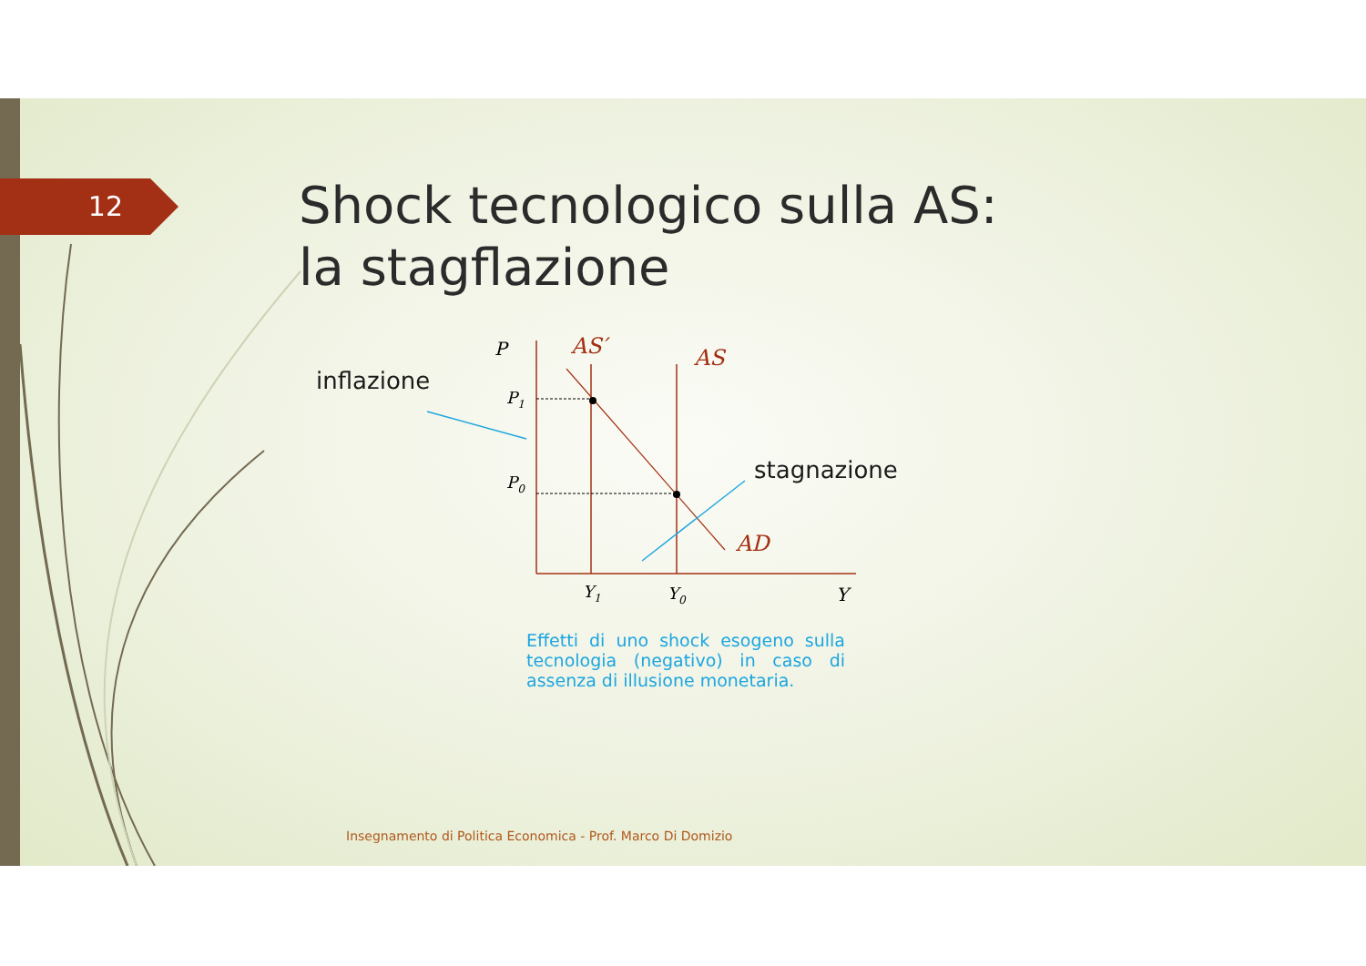P
P1
P0
AS′
AS
AD
Y1
Y0
Y
12
Shock tecnologico sulla AS:
la stagflazione
inflazione
stagnazione
Effetti di uno shock esogeno sulla tecnologia (negativo) in caso di assenza di illusione monetaria.
Insegnamento di Politica Economica - Prof. Marco Di Domizio